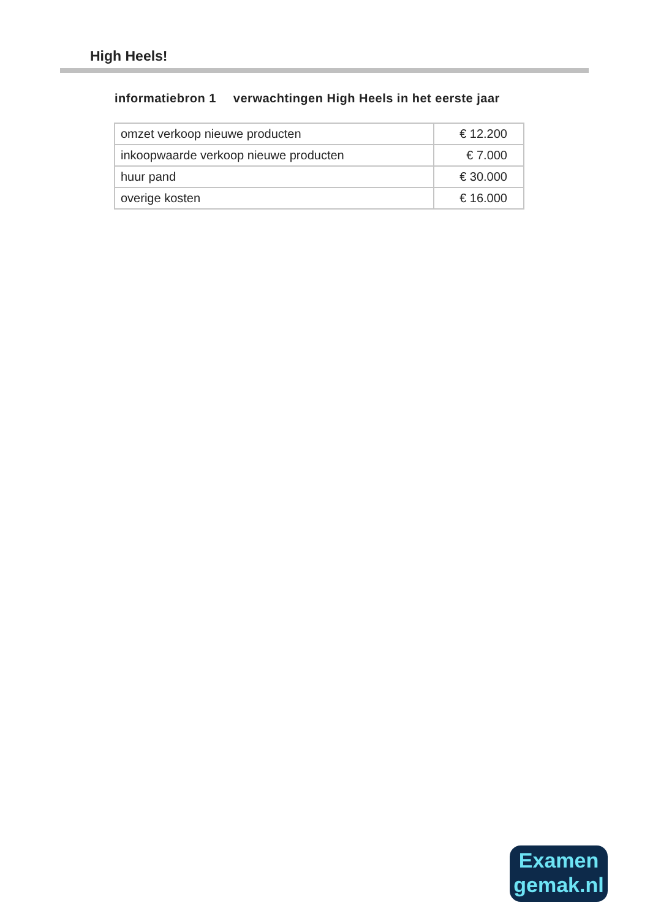High Heels!
informatiebron 1 verwachtingen High Heels in het eerste jaar
| omzet verkoop nieuwe producten | € 12.200 |
| inkoopwaarde verkoop nieuwe producten | € 7.000 |
| huur pand | € 30.000 |
| overige kosten | € 16.000 |
Examen
gemak.nl